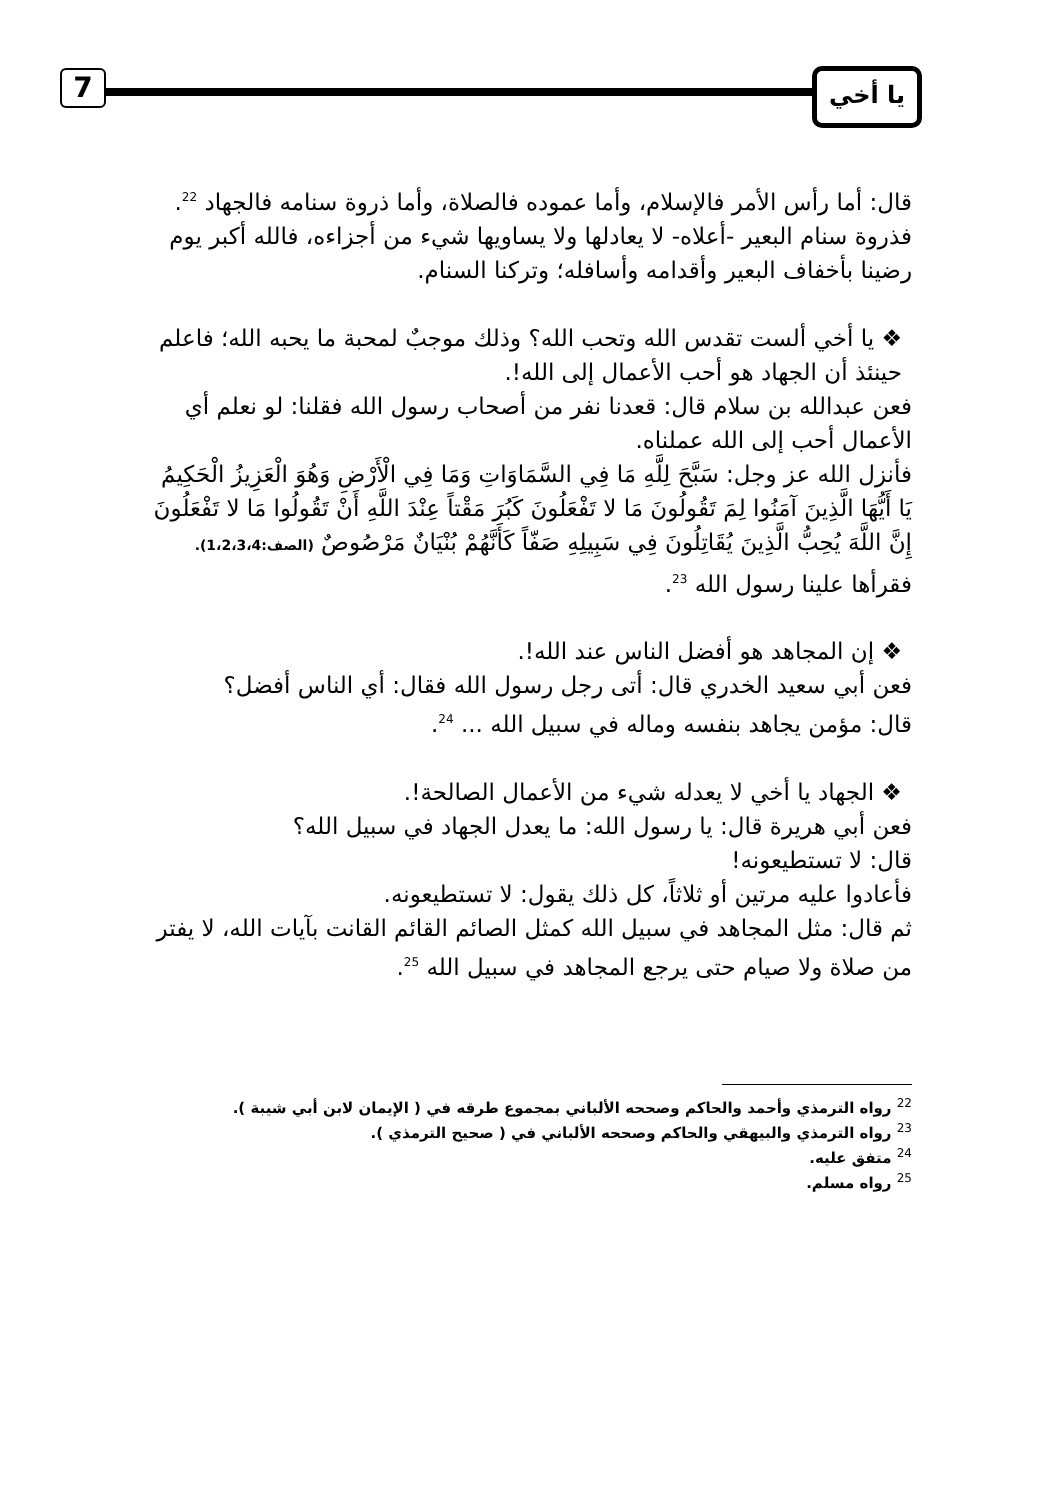7 يا أخي
قال: أما رأس الأمر فالإسلام، وأما عموده فالصلاة، وأما ذروة سنامه فالجهاد <sup>22</sup>.
فذروة سنام البعير -أعلاه- لا يعادلها ولا يساويها شيء من أجزاءه، فالله أكبر يوم رضينا بأخفاف البعير وأقدامه وأسافله؛ وتركنا السنام.
❖ يا أخي ألست تقدس الله وتحب الله؟ وذلك موجبٌ لمحبة ما يحبه الله؛ فاعلم حينئذ أن الجهاد هو أحب الأعمال إلى الله!.
فعن عبدالله بن سلام قال: قعدنا نفر من أصحاب رسول الله فقلنا: لو نعلم أي الأعمال أحب إلى الله عملناه.
فأنزل الله عز وجل: سَبَّحَ لِلَّهِ مَا فِي السَّمَاوَاتِ وَمَا فِي الْأَرْضِ وَهُوَ الْعَزِيزُ الْحَكِيمُ يَا أَيُّهَا الَّذِينَ آمَنُوا لِمَ تَقُولُونَ مَا لا تَفْعَلُونَ كَبُرَ مَقْتاً عِنْدَ اللَّهِ أَنْ تَقُولُوا مَا لا تَفْعَلُونَ إِنَّ اللَّهَ يُحِبُّ الَّذِينَ يُقَاتِلُونَ فِي سَبِيلِهِ صَفّاً كَأَنَّهُمْ بُنْيَانٌ مَرْصُوصٌ (الصف:1،2،3،4).
فقرأها علينا رسول الله <sup>23</sup>.
❖ إن المجاهد هو أفضل الناس عند الله!.
فعن أبي سعيد الخدري قال: أتى رجل رسول الله فقال: أي الناس أفضل؟
قال: مؤمن يجاهد بنفسه وماله في سبيل الله ... <sup>24</sup>.
❖ الجهاد يا أخي لا يعدله شيء من الأعمال الصالحة!.
فعن أبي هريرة قال: يا رسول الله: ما يعدل الجهاد في سبيل الله؟
قال: لا تستطيعونه!
فأعادوا عليه مرتين أو ثلاثاً، كل ذلك يقول: لا تستطيعونه.
ثم قال: مثل المجاهد في سبيل الله كمثل الصائم القائم القانت بآيات الله، لا يفتر من صلاة ولا صيام حتى يرجع المجاهد في سبيل الله <sup>25</sup>.
<sup>22</sup> رواه الترمذي وأحمد والحاكم وصححه الألباني بمجموع طرقه في ( الإيمان لابن أبي شيبة ).
<sup>23</sup> رواه الترمذي والبيهقي والحاكم وصححه الألباني في ( صحيح الترمذي ).
<sup>24</sup> متفق عليه.
<sup>25</sup> رواه مسلم.